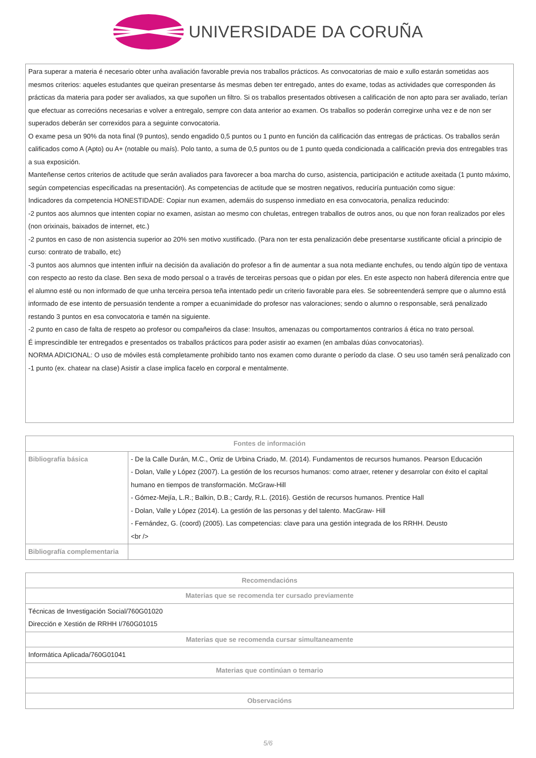UNIVERSIDADE DA CORUÑA
| Para superar a materia é necesario obter unha avaliación favorable previa nos traballos prácticos. As convocatorias de maio e xullo estarán sometidas aos mesmos criterios: aqueles estudantes que queiran presentarse ás mesmas deben ter entregado, antes do exame, todas as actividades que corresponden ás prácticas da materia para poder ser avaliados, xa que supoñen un filtro. Si os traballos presentados obtivesen a calificación de non apto para ser avaliado, terían que efectuar as correcións necesarias e volver a entregalo, sempre con data anterior ao examen. Os traballos so poderán corregirxe unha vez e de non ser superados deberán ser correxidos para a seguinte convocatoria. O exame pesa un 90% da nota final (9 puntos), sendo engadido 0,5 puntos ou 1 punto en función da calificación das entregas de prácticas. Os traballos serán calificados como A (Apto) ou A+ (notable ou maís). Polo tanto, a suma de 0,5 puntos ou de 1 punto queda condicionada a calificación previa dos entregables tras a sua exposición. Manteñense certos criterios de actitude que serán avaliados para favorecer a boa marcha do curso, asistencia, participación e actitude axeitada (1 punto máximo, según competencias especificadas na presentación). As competencias de actitude que se mostren negativos, reduciría puntuación como sigue: Indicadores da competencia HONESTIDADE: Copiar nun examen, ademáis do suspenso inmediato en esa convocatoria, penaliza reducindo: -2 puntos aos alumnos que intenten copiar no examen, asistan ao mesmo con chuletas, entregen traballos de outros anos, ou que non foran realizados por eles (non orixinais, baixados de internet, etc.) -2 puntos en caso de non asistencia superior ao 20% sen motivo xustificado. (Para non ter esta penalización debe presentarse xustificante oficial a principio de curso: contrato de traballo, etc) -3 puntos aos alumnos que intenten influir na decisión da avaliación do profesor a fin de aumentar a sua nota mediante enchufes, ou tendo algún tipo de ventaxa con respecto ao resto da clase. Ben sexa de modo persoal o a través de terceiras persoas que o pidan por eles. En este aspecto non haberá diferencia entre que el alumno esté ou non informado de que unha terceira persoa teña intentado pedir un criterio favorable para eles. Se sobreentenderá sempre que o alumno está informado de ese intento de persuasión tendente a romper a ecuanimidade do profesor nas valoraciones; sendo o alumno o responsable, será penalizado restando 3 puntos en esa convocatoria e tamén na siguiente. -2 punto en caso de falta de respeto ao profesor ou compañeiros da clase: Insultos, amenazas ou comportamentos contrarios á ética no trato persoal. É imprescindible ter entregados e presentados os traballos prácticos para poder asistir ao examen (en ambalas dúas convocatorias). NORMA ADICIONAL: O uso de móviles está completamente prohibido tanto nos examen como durante o período da clase. O seu uso tamén será penalizado con -1 punto (ex. chatear na clase) Asistir a clase implica facelo en corporal e mentalmente. |
| Fontes de información | |
| --- | --- |
| Bibliografía básica | - De la Calle Durán, M.C., Ortiz de Urbina Criado, M. (2014). Fundamentos de recursos humanos. Pearson Educación - Dolan, Valle y López (2007). La gestión de los recursos humanos: como atraer, retener y desarrolar con éxito el capital humano en tiempos de transformación. McGraw-Hill - Gómez-Mejía, L.R.; Balkin, D.B.; Cardy, R.L. (2016). Gestión de recursos humanos. Prentice Hall - Dolan, Valle y López (2014). La gestión de las personas y del talento. MacGraw- Hill - Fernández, G. (coord) (2005). Las competencias: clave para una gestión integrada de los RRHH. Deusto <br /> |
| Bibliografía complementaria | |
| Recomendacións |
| --- |
| Materias que se recomenda ter cursado previamente |
| Técnicas de Investigación Social/760G01020 Dirección e Xestión de RRHH I/760G01015 |
| Materias que se recomenda cursar simultaneamente |
| Informática Aplicada/760G01041 |
| Materias que continúan o temario |
| Observacións |
5/6